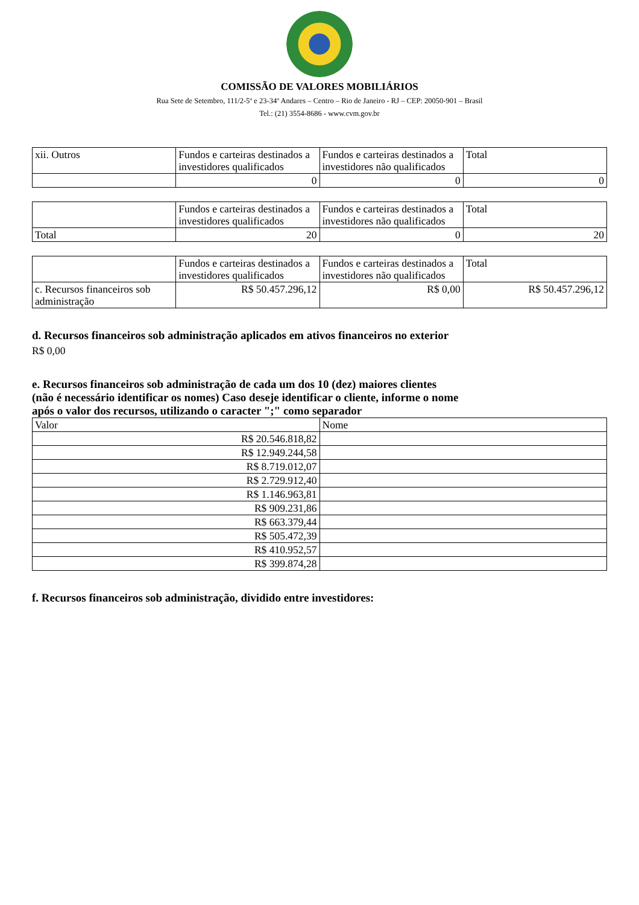COMISSÃO DE VALORES MOBILIÁRIOS
Rua Sete de Setembro, 111/2-5º e 23-34º Andares – Centro – Rio de Janeiro - RJ – CEP: 20050-901 – Brasil
Tel.: (21) 3554-8686 - www.cvm.gov.br
| xii. Outros | Fundos e carteiras destinados a investidores qualificados | Fundos e carteiras destinados a investidores não qualificados | Total |
| --- | --- | --- | --- |
| | 0 | 0 | 0 |
| | Fundos e carteiras destinados a investidores qualificados | Fundos e carteiras destinados a investidores não qualificados | Total |
| --- | --- | --- | --- |
| Total | 20 | 0 | 20 |
| | Fundos e carteiras destinados a investidores qualificados | Fundos e carteiras destinados a investidores não qualificados | Total |
| --- | --- | --- | --- |
| c. Recursos financeiros sob administração | R$ 50.457.296,12 | R$ 0,00 | R$ 50.457.296,12 |
d. Recursos financeiros sob administração aplicados em ativos financeiros no exterior
R$ 0,00
e. Recursos financeiros sob administração de cada um dos 10 (dez) maiores clientes
(não é necessário identificar os nomes) Caso deseje identificar o cliente, informe o nome
após o valor dos recursos, utilizando o caracter ";" como separador
| Valor | Nome |
| --- | --- |
| R$ 20.546.818,82 | |
| R$ 12.949.244,58 | |
| R$ 8.719.012,07 | |
| R$ 2.729.912,40 | |
| R$ 1.146.963,81 | |
| R$ 909.231,86 | |
| R$ 663.379,44 | |
| R$ 505.472,39 | |
| R$ 410.952,57 | |
| R$ 399.874,28 | |
f. Recursos financeiros sob administração, dividido entre investidores: